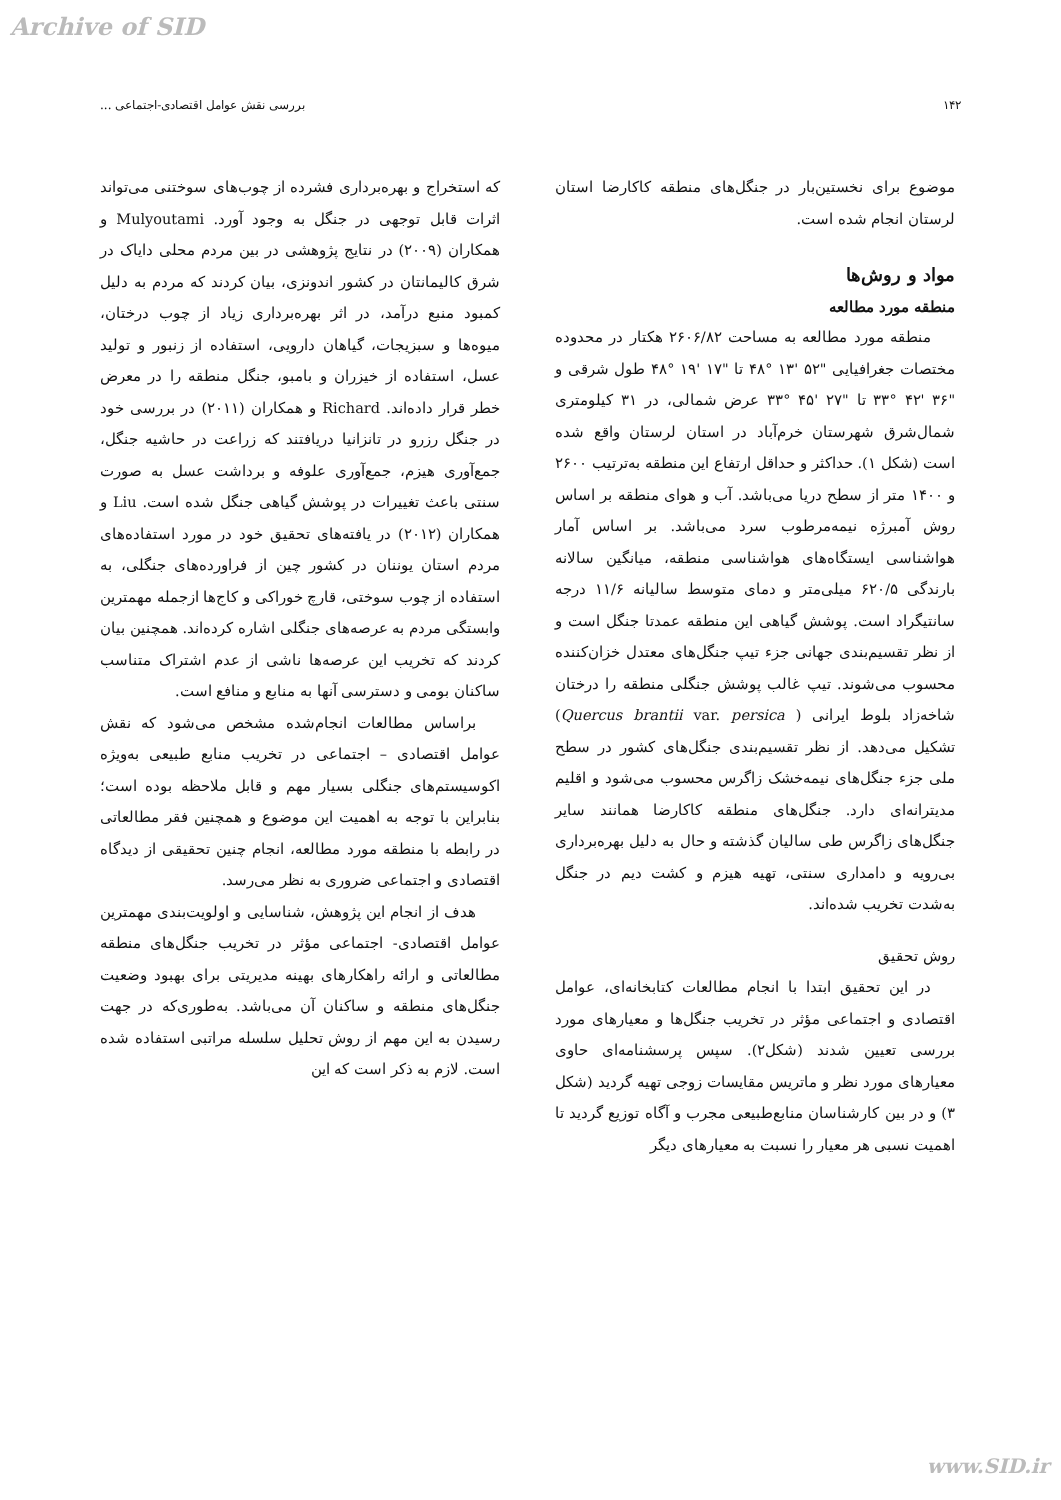Archive of SID
۱۴۲ بررسی نقش عوامل اقتصادی-اجتماعی ...
که استخراج و بهره‌برداری فشرده از چوب‌های سوختنی می‌تواند اثرات قابل توجهی در جنگل به وجود آورد. Mulyoutami و همکاران (۲۰۰۹) در نتایج پژوهشی در بین مردم محلی دایاک در شرق کالیمانتان در کشور اندونزی، بیان کردند که مردم به دلیل کمبود منبع درآمد، در اثر بهره‌برداری زیاد از چوب درختان، میوه‌ها و سبزیجات، گیاهان دارویی، استفاده از زنبور و تولید عسل، استفاده از خیزران و بامبو، جنگل منطقه را در معرض خطر قرار داده‌اند. Richard و همکاران (۲۰۱۱) در بررسی خود در جنگل رزرو در تانزانیا دریافتند که زراعت در حاشیه جنگل، جمع‌آوری هیزم، جمع‌آوری علوفه و برداشت عسل به صورت سنتی باعث تغییرات در پوشش گیاهی جنگل شده است. Liu و همکاران (۲۰۱۲) در یافته‌های تحقیق خود در مورد استفاده‌های مردم استان یوننان در کشور چین از فراورده‌های جنگلی، به استفاده از چوب سوختی، قارچ خوراکی و کاج‌ها ازجمله مهمترین وابستگی مردم به عرصه‌های جنگلی اشاره کرده‌اند. همچنین بیان کردند که تخریب این عرصه‌ها ناشی از عدم اشتراک متناسب ساکنان بومی و دسترسی آنها به منابع و منافع است.
براساس مطالعات انجام‌شده مشخص می‌شود که نقش عوامل اقتصادی – اجتماعی در تخریب منابع طبیعی به‌ویژه اکوسیستم‌های جنگلی بسیار مهم و قابل ملاحظه بوده است؛ بنابراین با توجه به اهمیت این موضوع و همچنین فقر مطالعاتی در رابطه با منطقه مورد مطالعه، انجام چنین تحقیقی از دیدگاه اقتصادی و اجتماعی ضروری به نظر می‌رسد.
هدف از انجام این پژوهش، شناسایی و اولویت‌بندی مهمترین عوامل اقتصادی- اجتماعی مؤثر در تخریب جنگل‌های منطقه مطالعاتی و ارائه راهکارهای بهینه مدیریتی برای بهبود وضعیت جنگل‌های منطقه و ساکنان آن می‌باشد. به‌طوری‌که در جهت رسیدن به این مهم از روش تحلیل سلسله مراتبی استفاده شده است. لازم به ذکر است که این
موضوع برای نخستین‌بار در جنگل‌های منطقه کاکارضا استان لرستان انجام شده است.
مواد و روش‌ها
منطقه مورد مطالعه
منطقه مورد مطالعه به مساحت ۲۶۰۶/۸۲ هکتار در محدوده مختصات جغرافیایی "۵۲ '۱۳ °۴۸ تا "۱۷ '۱۹ °۴۸ طول شرقی و "۳۶ '۴۲ °۳۳ تا "۲۷ '۴۵ °۳۳ عرض شمالی، در ۳۱ کیلومتری شمال‌شرق شهرستان خرم‌آباد در استان لرستان واقع شده است (شکل ۱). حداکثر و حداقل ارتفاع این منطقه به‌ترتیب ۲۶۰۰ و ۱۴۰۰ متر از سطح دریا می‌باشد. آب و هوای منطقه بر اساس روش آمبرژه نیمه‌مرطوب سرد می‌باشد. بر اساس آمار هواشناسی ایستگاه‌های هواشناسی منطقه، میانگین سالانه بارندگی ۶۲۰/۵ میلی‌متر و دمای متوسط سالیانه ۱۱/۶ درجه سانتیگراد است. پوشش گیاهی این منطقه عمدتا جنگل است و از نظر تقسیم‌بندی جهانی جزء تیپ جنگل‌های معتدل خزان‌کننده محسوب می‌شوند. تیپ غالب پوشش جنگلی منطقه را درختان شاخه‌زاد بلوط ایرانی ( Quercus brantii var. persica) تشکیل می‌دهد. از نظر تقسیم‌بندی جنگل‌های کشور در سطح ملی جزء جنگل‌های نیمه‌خشک زاگرس محسوب می‌شود و اقلیم مدیترانه‌ای دارد. جنگل‌های منطقه کاکارضا همانند سایر جنگل‌های زاگرس طی سالیان گذشته و حال به دلیل بهره‌برداری بی‌رویه و دامداری سنتی، تهیه هیزم و کشت دیم در جنگل به‌شدت تخریب شده‌اند.
روش تحقیق
در این تحقیق ابتدا با انجام مطالعات کتابخانه‌ای، عوامل اقتصادی و اجتماعی مؤثر در تخریب جنگل‌ها و معیارهای مورد بررسی تعیین شدند (شکل۲). سپس پرسشنامه‌ای حاوی معیارهای مورد نظر و ماتریس مقایسات زوجی تهیه گردید (شکل ۳) و در بین کارشناسان منابع‌طبیعی مجرب و آگاه توزیع گردید تا اهمیت نسبی هر معیار را نسبت به معیارهای دیگر
www.SID.ir